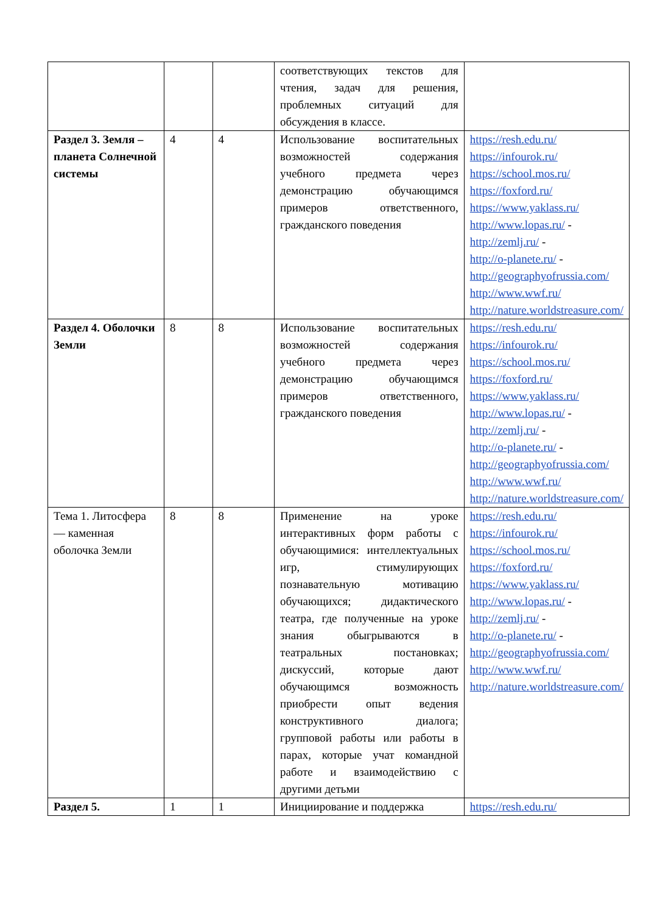| | | | соответствующих текстов для чтения, задач для решения, проблемных ситуаций для обсуждения в классе. | |
| Раздел 3. Земля – планета Солнечной системы | 4 | 4 | Использование воспитательных возможностей содержания учебного предмета через демонстрацию обучающимся примеров ответственного, гражданского поведения | https://resh.edu.ru/ https://infourok.ru/ https://school.mos.ru/ https://foxford.ru/ https://www.yaklass.ru/ http://www.lopas.ru/ - http://zemlj.ru/ - http://o-planete.ru/ - http://geographyofrussia.com/ http://www.wwf.ru/ http://nature.worldstreasure.com/ |
| Раздел 4. Оболочки Земли | 8 | 8 | Использование воспитательных возможностей содержания учебного предмета через демонстрацию обучающимся примеров ответственного, гражданского поведения | https://resh.edu.ru/ https://infourok.ru/ https://school.mos.ru/ https://foxford.ru/ https://www.yaklass.ru/ http://www.lopas.ru/ - http://zemlj.ru/ - http://o-planete.ru/ - http://geographyofrussia.com/ http://www.wwf.ru/ http://nature.worldstreasure.com/ |
| Тема 1. Литосфера — каменная оболочка Земли | 8 | 8 | Применение на уроке интерактивных форм работы с обучающимися: интеллектуальных игр, стимулирующих познавательную мотивацию обучающихся; дидактического театра, где полученные на уроке знания обыгрываются в театральных постановках; дискуссий, которые дают обучающимся возможность приобрести опыт ведения конструктивного диалога; групповой работы или работы в парах, которые учат командной работе и взаимодействию с другими детьми | https://resh.edu.ru/ https://infourok.ru/ https://school.mos.ru/ https://foxford.ru/ https://www.yaklass.ru/ http://www.lopas.ru/ - http://zemlj.ru/ - http://o-planete.ru/ - http://geographyofrussia.com/ http://www.wwf.ru/ http://nature.worldstreasure.com/ |
| Раздел 5. | 1 | 1 | Инициирование и поддержка | https://resh.edu.ru/ |